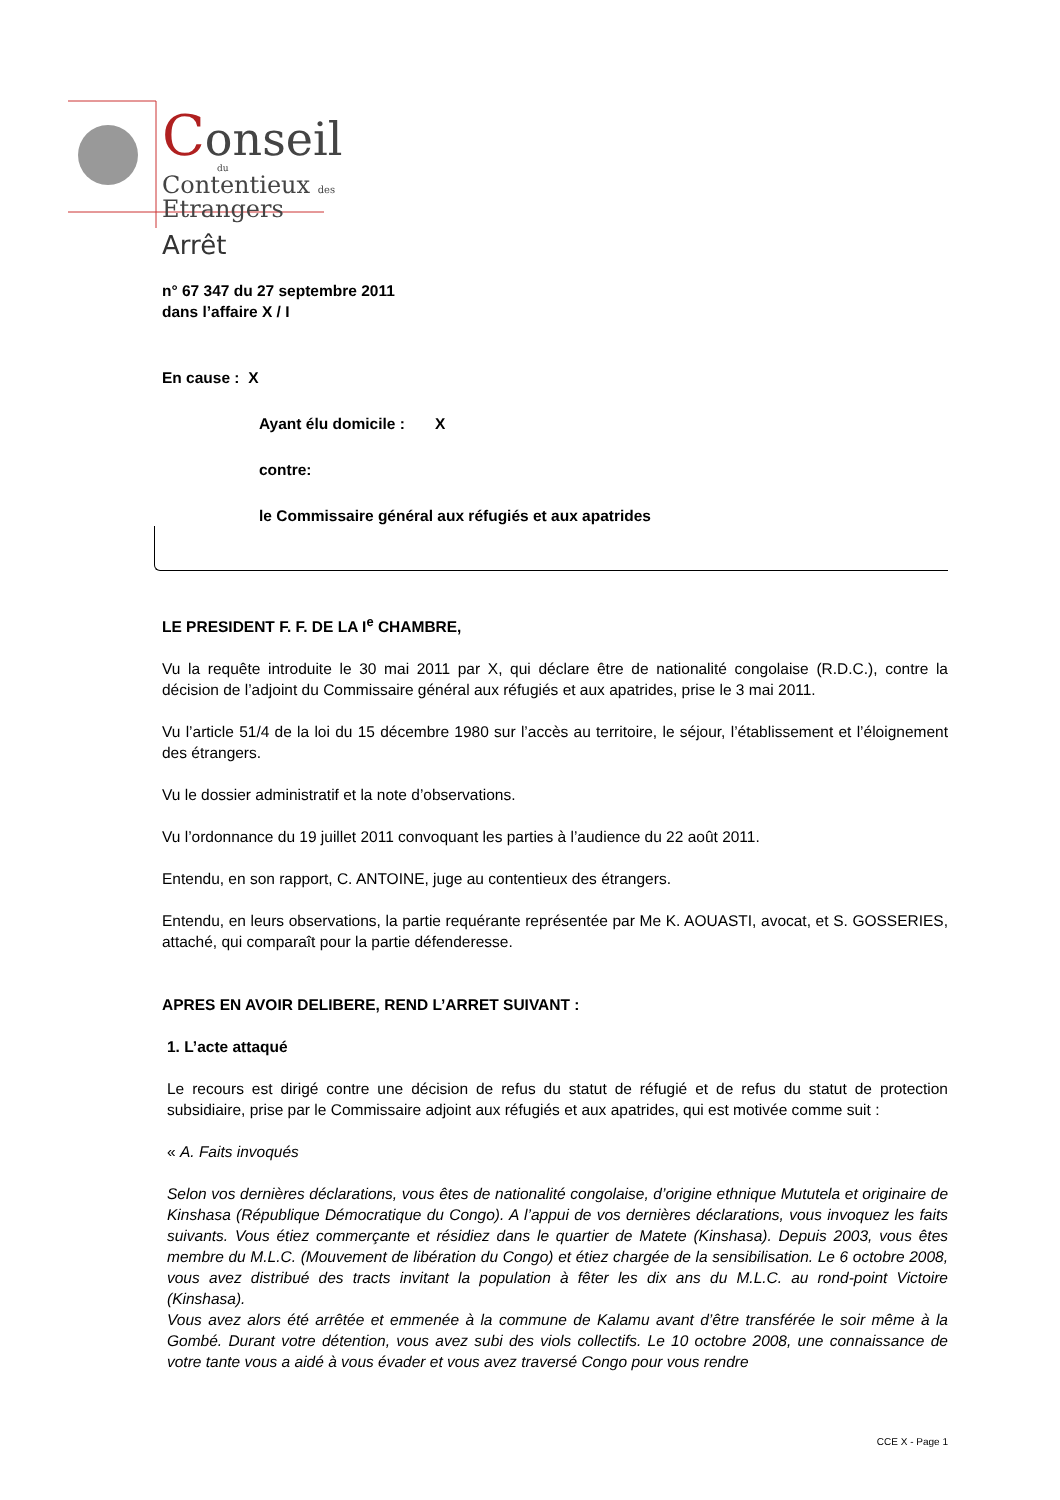Conseil
du
Contentieux des
Etrangers
Arrêt
n° 67 347 du 27 septembre 2011
dans l’affaire X / I
En cause : X
Ayant élu domicile : X
contre:
le Commissaire général aux réfugiés et aux apatrides
LE PRESIDENT F. F. DE LA I<sup>e</sup> CHAMBRE,
Vu la requête introduite le 30 mai 2011 par X, qui déclare être de nationalité congolaise (R.D.C.), contre la décision de l’adjoint du Commissaire général aux réfugiés et aux apatrides, prise le 3 mai 2011.
Vu l’article 51/4 de la loi du 15 décembre 1980 sur l’accès au territoire, le séjour, l’établissement et l’éloignement des étrangers.
Vu le dossier administratif et la note d’observations.
Vu l’ordonnance du 19 juillet 2011 convoquant les parties à l’audience du 22 août 2011.
Entendu, en son rapport, C. ANTOINE, juge au contentieux des étrangers.
Entendu, en leurs observations, la partie requérante représentée par Me K. AOUASTI, avocat, et S. GOSSERIES, attaché, qui comparaît pour la partie défenderesse.
APRES EN AVOIR DELIBERE, REND L’ARRET SUIVANT :
1. L’acte attaqué
Le recours est dirigé contre une décision de refus du statut de réfugié et de refus du statut de protection subsidiaire, prise par le Commissaire adjoint aux réfugiés et aux apatrides, qui est motivée comme suit :
« A. Faits invoqués
Selon vos dernières déclarations, vous êtes de nationalité congolaise, d’origine ethnique Mututela et originaire de Kinshasa (République Démocratique du Congo). A l’appui de vos dernières déclarations, vous invoquez les faits suivants. Vous étiez commerçante et résidiez dans le quartier de Matete (Kinshasa). Depuis 2003, vous êtes membre du M.L.C. (Mouvement de libération du Congo) et étiez chargée de la sensibilisation. Le 6 octobre 2008, vous avez distribué des tracts invitant la population à fêter les dix ans du M.L.C. au rond-point Victoire (Kinshasa).
Vous avez alors été arrêtée et emmenée à la commune de Kalamu avant d’être transférée le soir même à la Gombé. Durant votre détention, vous avez subi des viols collectifs. Le 10 octobre 2008, une connaissance de votre tante vous a aidé à vous évader et vous avez traversé Congo pour vous rendre
CCE X - Page 1